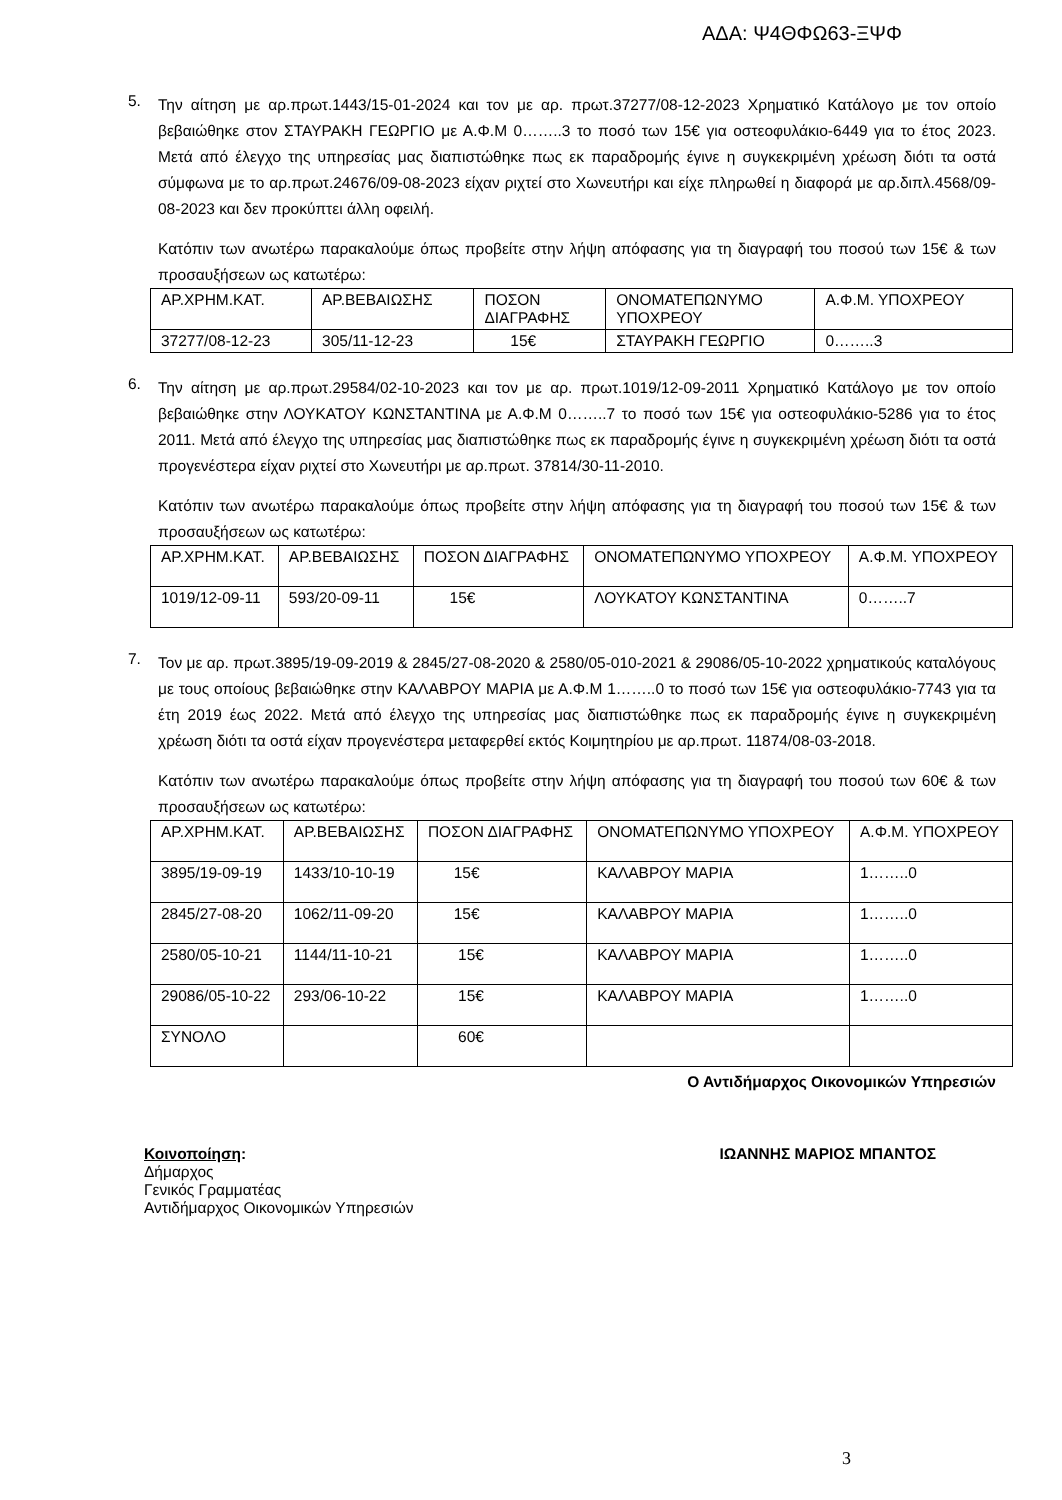ΑΔΑ: Ψ4ΘΦΩ63-ΞΨΦ
5.
Την αίτηση με αρ.πρωτ.1443/15-01-2024 και τον με αρ. πρωτ.37277/08-12-2023 Χρηματικό Κατάλογο με τον οποίο βεβαιώθηκε στον ΣΤΑΥΡΑΚΗ ΓΕΩΡΓΙΟ με Α.Φ.Μ 0……..3 το ποσό των 15€ για οστεοφυλάκιο-6449 για το έτος 2023. Μετά από έλεγχο της υπηρεσίας μας διαπιστώθηκε πως εκ παραδρομής έγινε η συγκεκριμένη χρέωση διότι τα οστά σύμφωνα με το αρ.πρωτ.24676/09-08-2023 είχαν ριχτεί στο Χωνευτήρι και είχε πληρωθεί η διαφορά με αρ.διπλ.4568/09-08-2023 και δεν προκύπτει άλλη οφειλή.
Κατόπιν των ανωτέρω παρακαλούμε όπως προβείτε στην λήψη απόφασης για τη διαγραφή του ποσού των 15€ & των προσαυξήσεων ως κατωτέρω:
| ΑΡ.ΧΡΗΜ.ΚΑΤ. | ΑΡ.ΒΕΒΑΙΩΣΗΣ | ΠΟΣΟΝ ΔΙΑΓΡΑΦΗΣ | ΟΝΟΜΑΤΕΠΩΝΥΜΟ ΥΠΟΧΡΕΟΥ | Α.Φ.Μ. ΥΠΟΧΡΕΟΥ |
| 37277/08-12-23 | 305/11-12-23 | 15€ | ΣΤΑΥΡΑΚΗ ΓΕΩΡΓΙΟ | 0……..3 |
6.
Την αίτηση με αρ.πρωτ.29584/02-10-2023 και τον με αρ. πρωτ.1019/12-09-2011 Χρηματικό Κατάλογο με τον οποίο βεβαιώθηκε στην ΛΟΥΚΑΤΟΥ ΚΩΝΣΤΑΝΤΙΝΑ με Α.Φ.Μ 0……..7 το ποσό των 15€ για οστεοφυλάκιο-5286 για το έτος 2011. Μετά από έλεγχο της υπηρεσίας μας διαπιστώθηκε πως εκ παραδρομής έγινε η συγκεκριμένη χρέωση διότι τα οστά προγενέστερα είχαν ριχτεί στο Χωνευτήρι με αρ.πρωτ. 37814/30-11-2010.
Κατόπιν των ανωτέρω παρακαλούμε όπως προβείτε στην λήψη απόφασης για τη διαγραφή του ποσού των 15€ & των προσαυξήσεων ως κατωτέρω:
| ΑΡ.ΧΡΗΜ.ΚΑΤ. | ΑΡ.ΒΕΒΑΙΩΣΗΣ | ΠΟΣΟΝ ΔΙΑΓΡΑΦΗΣ | ΟΝΟΜΑΤΕΠΩΝΥΜΟ ΥΠΟΧΡΕΟΥ | Α.Φ.Μ. ΥΠΟΧΡΕΟΥ |
| 1019/12-09-11 | 593/20-09-11 | 15€ | ΛΟΥΚΑΤΟΥ ΚΩΝΣΤΑΝΤΙΝΑ | 0……..7 |
7.
Τον με αρ. πρωτ.3895/19-09-2019 & 2845/27-08-2020 & 2580/05-010-2021 & 29086/05-10-2022 χρηματικούς καταλόγους με τους οποίους βεβαιώθηκε στην ΚΑΛΑΒΡΟΥ ΜΑΡΙΑ με Α.Φ.Μ 1……..0 το ποσό των 15€ για οστεοφυλάκιο-7743 για τα έτη 2019 έως 2022. Μετά από έλεγχο της υπηρεσίας μας διαπιστώθηκε πως εκ παραδρομής έγινε η συγκεκριμένη χρέωση διότι τα οστά είχαν προγενέστερα μεταφερθεί εκτός Κοιμητηρίου με αρ.πρωτ. 11874/08-03-2018.
Κατόπιν των ανωτέρω παρακαλούμε όπως προβείτε στην λήψη απόφασης για τη διαγραφή του ποσού των 60€ & των προσαυξήσεων ως κατωτέρω:
| ΑΡ.ΧΡΗΜ.ΚΑΤ. | ΑΡ.ΒΕΒΑΙΩΣΗΣ | ΠΟΣΟΝ ΔΙΑΓΡΑΦΗΣ | ΟΝΟΜΑΤΕΠΩΝΥΜΟ ΥΠΟΧΡΕΟΥ | Α.Φ.Μ. ΥΠΟΧΡΕΟΥ |
| 3895/19-09-19 | 1433/10-10-19 | 15€ | ΚΑΛΑΒΡΟΥ ΜΑΡΙΑ | 1……..0 |
| 2845/27-08-20 | 1062/11-09-20 | 15€ | ΚΑΛΑΒΡΟΥ ΜΑΡΙΑ | 1……..0 |
| 2580/05-10-21 | 1144/11-10-21 | 15€ | ΚΑΛΑΒΡΟΥ ΜΑΡΙΑ | 1……..0 |
| 29086/05-10-22 | 293/06-10-22 | 15€ | ΚΑΛΑΒΡΟΥ ΜΑΡΙΑ | 1……..0 |
| ΣΥΝΟΛΟ | | 60€ | | |
Ο Αντιδήμαρχος Οικονομικών Υπηρεσιών
Κοινοποίηση:
Δήμαρχος
Γενικός Γραμματέας
Αντιδήμαρχος Οικονομικών Υπηρεσιών
ΙΩΑΝΝΗΣ ΜΑΡΙΟΣ ΜΠΑΝΤΟΣ
3